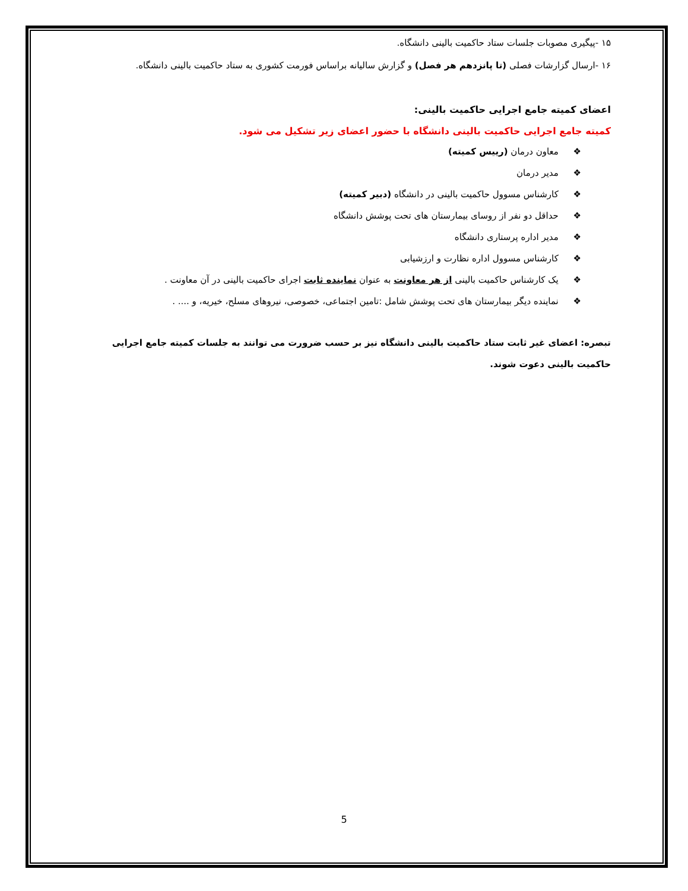۱۵ -پیگیری مصوبات جلسات ستاد حاکمیت بالینی دانشگاه.
۱۶ -ارسال گزارشات فصلی (تا پانزدهم هر فصل) و گزارش سالیانه براساس فورمت کشوری به ستاد حاکمیت بالینی دانشگاه.
اعضای کمیته جامع اجرایی حاکمیت بالینی:
کمیته جامع اجرایی حاکمیت بالینی دانشگاه با حضور اعضای زیر تشکیل می شود.
❖ معاون درمان (رییس کمیته)
❖ مدیر درمان
❖ کارشناس مسوول حاکمیت بالینی در دانشگاه (دبیر کمیته)
❖ حداقل دو نفر از روسای بیمارستان های تحت پوشش دانشگاه
❖ مدیر اداره پرستاری دانشگاه
❖ کارشناس مسوول اداره نظارت و ارزشیابی
❖ یک کارشناس حاکمیت بالینی از هر معاونت به عنوان نماینده ثابت اجرای حاکمیت بالینی در آن معاونت .
❖ نماینده دیگر بیمارستان های تحت پوشش شامل :تامین اجتماعی، خصوصی، نیروهای مسلح، خیریه، و .... .
تبصره: اعضای غیر ثابت ستاد حاکمیت بالینی دانشگاه نیز بر حسب ضرورت می توانند به جلسات کمیته جامع اجرایی حاکمیت بالینی دعوت شوند.
5